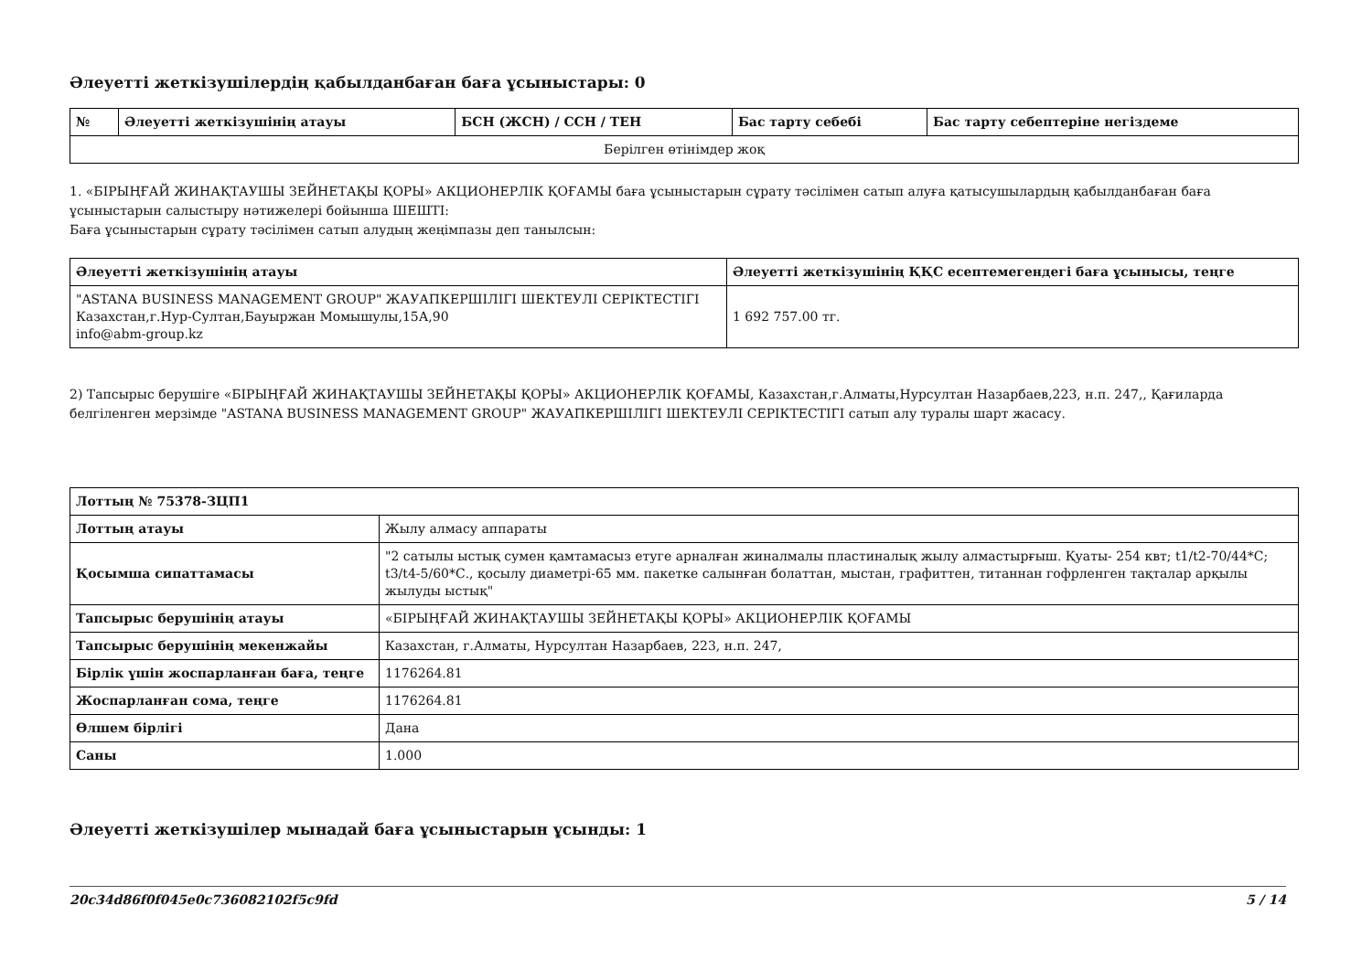Әлеуетті жеткізушілердің қабылданбаған баға ұсыныстары: 0
| № | Әлеуетті жеткізушінің атауы | БСН (ЖСН) / ССН / ТЕН | Бас тарту себебі | Бас тарту себептеріне негіздеме |
| --- | --- | --- | --- | --- |
| Берілген өтінімдер жоқ | | | | |
1. «БІРЫҢҒАЙ ЖИНАҚТАУШЫ ЗЕЙНЕТАҚЫ ҚОРЫ» АКЦИОНЕРЛІК ҚОҒАМЫ баға ұсыныстарын сұрату тәсілімен сатып алуға қатысушылардың қабылданбаған баға ұсыныстарын салыстыру нәтижелері бойынша ШЕШТІ:
Баға ұсыныстарын сұрату тәсілімен сатып алудың жеңімпазы деп танылсын:
| Әлеуетті жеткізушінің атауы | Әлеуетті жеткізушінің ҚҚС есептемегендегі баға ұсынысы, теңге |
| --- | --- |
| "ASTANA BUSINESS MANAGEMENT GROUP" ЖАУАПКЕРШІЛІГІ ШЕКТЕУЛІ СЕРІКТЕСТІГІ Казахстан,г.Нур-Султан,Бауыржан Момышулы,15А,90 info@abm-group.kz | 1 692 757.00 тг. |
2) Тапсырыс берушіге «БІРЫҢҒАЙ ЖИНАҚТАУШЫ ЗЕЙНЕТАҚЫ ҚОРЫ» АКЦИОНЕРЛІК ҚОҒАМЫ, Казахстан,г.Алматы,Нурсултан Назарбаев,223, н.п. 247,, Қағиларда белгіленген мерзімде "ASTANA BUSINESS MANAGEMENT GROUP" ЖАУАПКЕРШІЛІГІ ШЕКТЕУЛІ СЕРІКТЕСТІГІ сатып алу туралы шарт жасасу.
| Лоттың № 75378-ЗЦП1 | |
| --- | --- |
| Лоттың атауы | Жылу алмасу аппараты |
| Қосымша сипаттамасы | "2 сатылы ыстық сумен қамтамасыз етуге арналған жиналмалы пластиналық жылу алмастырғыш. Қуаты- 254 квт; t1/t2-70/44*С; t3/t4-5/60*С., қосылу диаметрі-65 мм. пакетке салынған болаттан, мыстан, графиттен, титаннан гофрленген тақталар арқылы жылуды ыстық" |
| Тапсырыс берушінің атауы | «БІРЫҢҒАЙ ЖИНАҚТАУШЫ ЗЕЙНЕТАҚЫ ҚОРЫ» АКЦИОНЕРЛІК ҚОҒАМЫ |
| Тапсырыс берушінің мекенжайы | Казахстан, г.Алматы, Нурсултан Назарбаев, 223, н.п. 247, |
| Бірлік үшін жоспарланған баға, теңге | 1176264.81 |
| Жоспарланған сома, теңге | 1176264.81 |
| Өлшем бірлігі | Дана |
| Саны | 1.000 |
Әлеуетті жеткізушілер мынадай баға ұсыныстарын ұсынды: 1
20c34d86f0f045e0c736082102f5c9fd 5 / 14